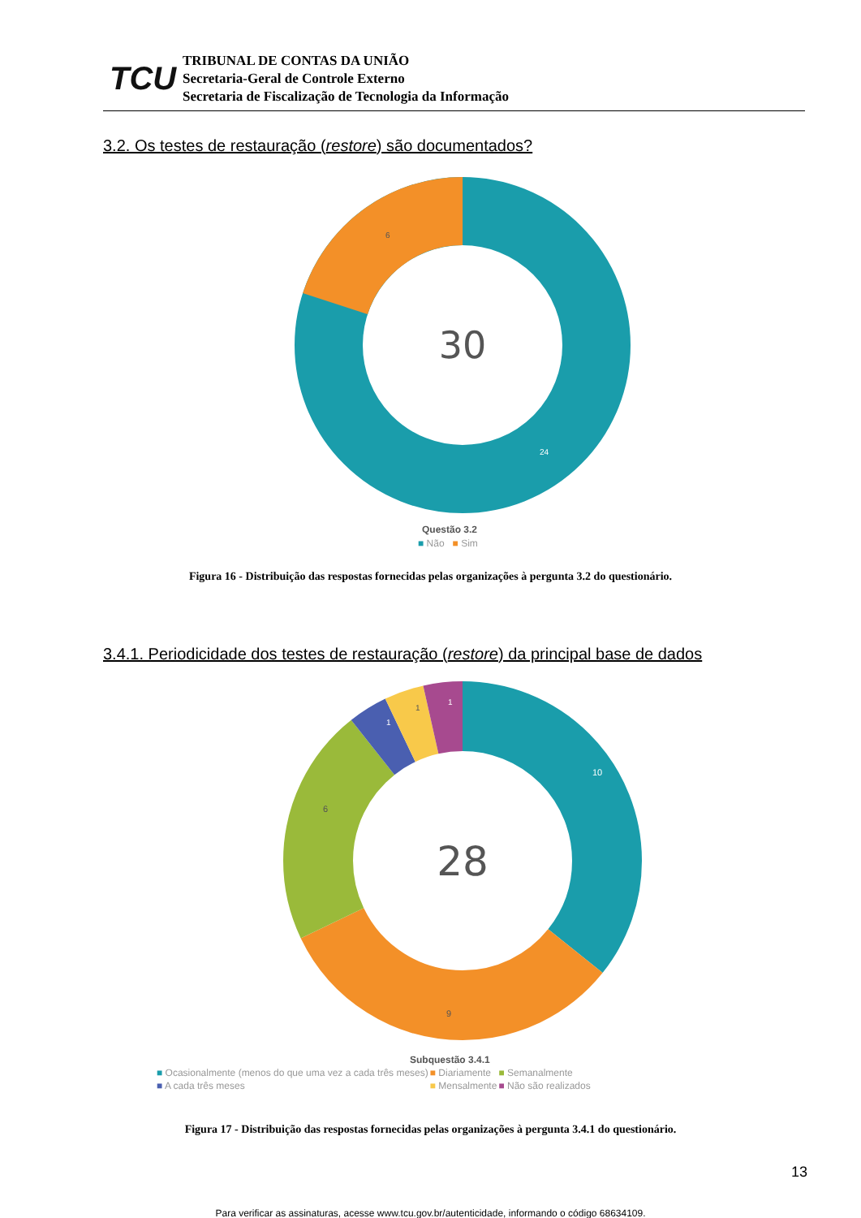TCU
TRIBUNAL DE CONTAS DA UNIÃO
Secretaria-Geral de Controle Externo
Secretaria de Fiscalização de Tecnologia da Informação
3.2. Os testes de restauração (restore) são documentados?
30
6
24
Questão 3.2
■ Não ■ Sim
Figura 16 - Distribuição das respostas fornecidas pelas organizações à pergunta 3.2 do questionário.
3.4.1. Periodicidade dos testes de restauração (restore) da principal base de dados
28
10
9
6
1
1
1
Subquestão 3.4.1
| ■ Ocasionalmente (menos do que uma vez a cada três meses) | ■ Diariamente | ■ Semanalmente |
| ■ A cada três meses | ■ Mensalmente | ■ Não são realizados |
Figura 17 - Distribuição das respostas fornecidas pelas organizações à pergunta 3.4.1 do questionário.
13
Para verificar as assinaturas, acesse www.tcu.gov.br/autenticidade, informando o código 68634109.